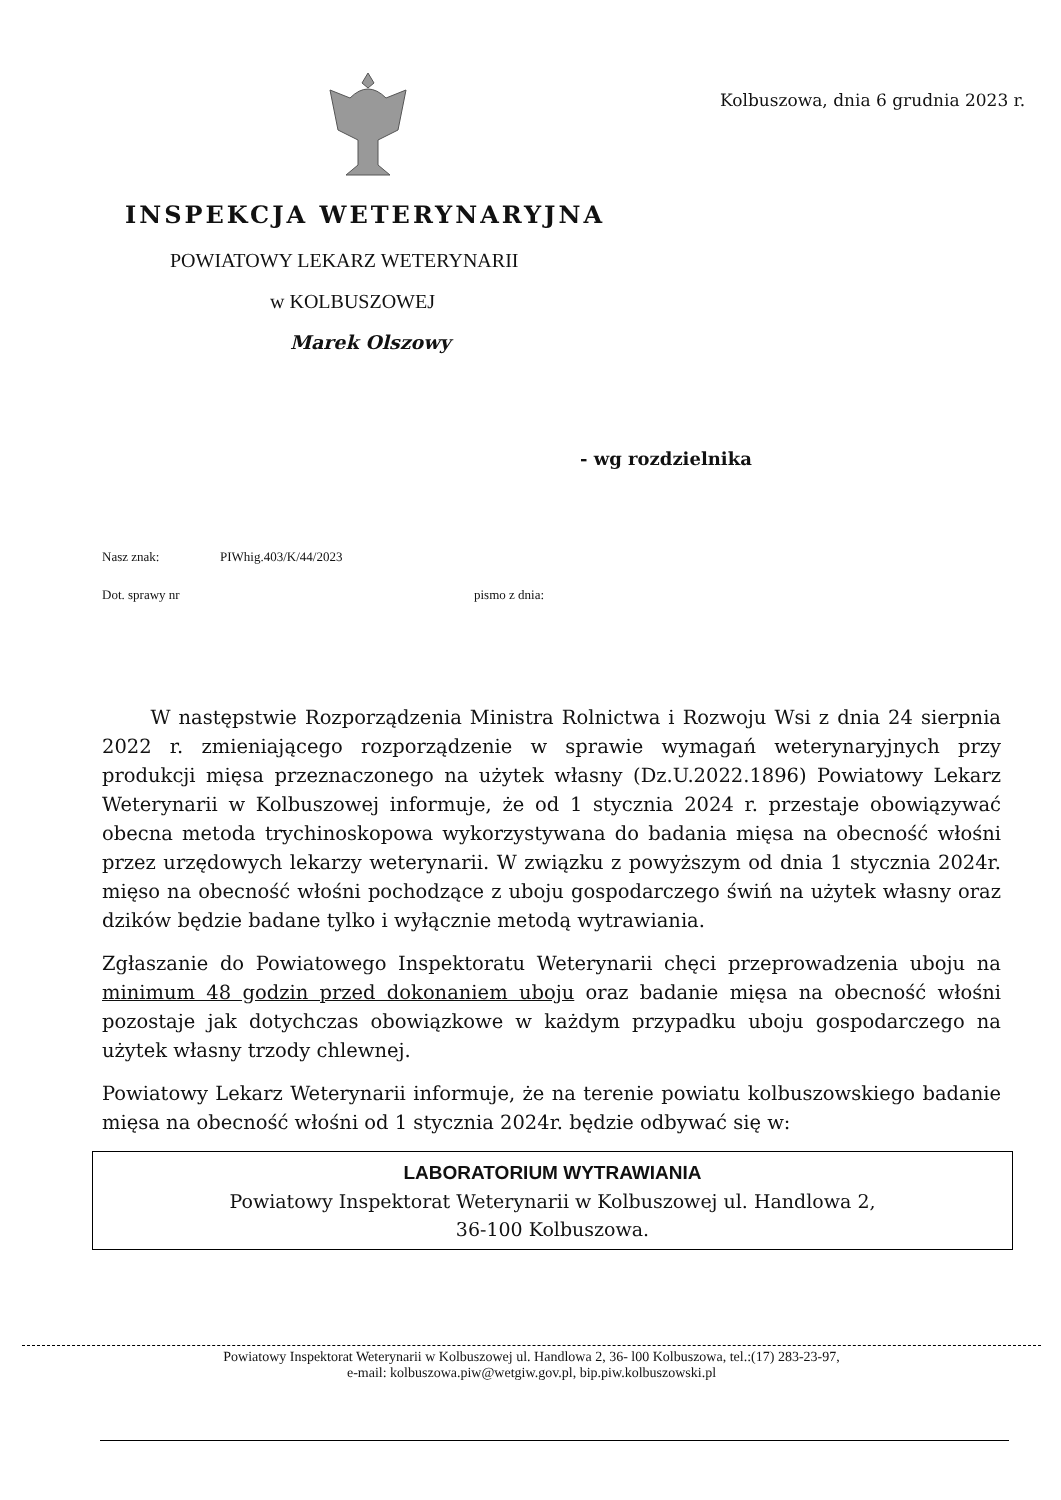INSPEKCJA WETERYNARYJNA
POWIATOWY LEKARZ WETERYNARII
w KOLBUSZOWEJ
Marek Olszowy
Kolbuszowa, dnia 6 grudnia 2023 r.
- wg rozdzielnika
Nasz znak: PIWhig.403/K/44/2023
Dot. sprawy nr pismo z dnia:
W następstwie Rozporządzenia Ministra Rolnictwa i Rozwoju Wsi z dnia 24 sierpnia 2022 r. zmieniającego rozporządzenie w sprawie wymagań weterynaryjnych przy produkcji mięsa przeznaczonego na użytek własny (Dz.U.2022.1896) Powiatowy Lekarz Weterynarii w Kolbuszowej informuje, że od 1 stycznia 2024 r. przestaje obowiązywać obecna metoda trychinoskopowa wykorzystywana do badania mięsa na obecność włośni przez urzędowych lekarzy weterynarii. W związku z powyższym od dnia 1 stycznia 2024r. mięso na obecność włośni pochodzące z uboju gospodarczego świń na użytek własny oraz dzików będzie badane tylko i wyłącznie metodą wytrawiania.
Zgłaszanie do Powiatowego Inspektoratu Weterynarii chęci przeprowadzenia uboju na minimum 48 godzin przed dokonaniem uboju oraz badanie mięsa na obecność włośni pozostaje jak dotychczas obowiązkowe w każdym przypadku uboju gospodarczego na użytek własny trzody chlewnej.
Powiatowy Lekarz Weterynarii informuje, że na terenie powiatu kolbuszowskiego badanie mięsa na obecność włośni od 1 stycznia 2024r. będzie odbywać się w:
LABORATORIUM WYTRAWIANIA
Powiatowy Inspektorat Weterynarii w Kolbuszowej ul. Handlowa 2,
36-100 Kolbuszowa.
Powiatowy Inspektorat Weterynarii w Kolbuszowej ul. Handlowa 2, 36- l00 Kolbuszowa, tel.:(17) 283-23-97,
e-mail: kolbuszowa.piw@wetgiw.gov.pl, bip.piw.kolbuszowski.pl